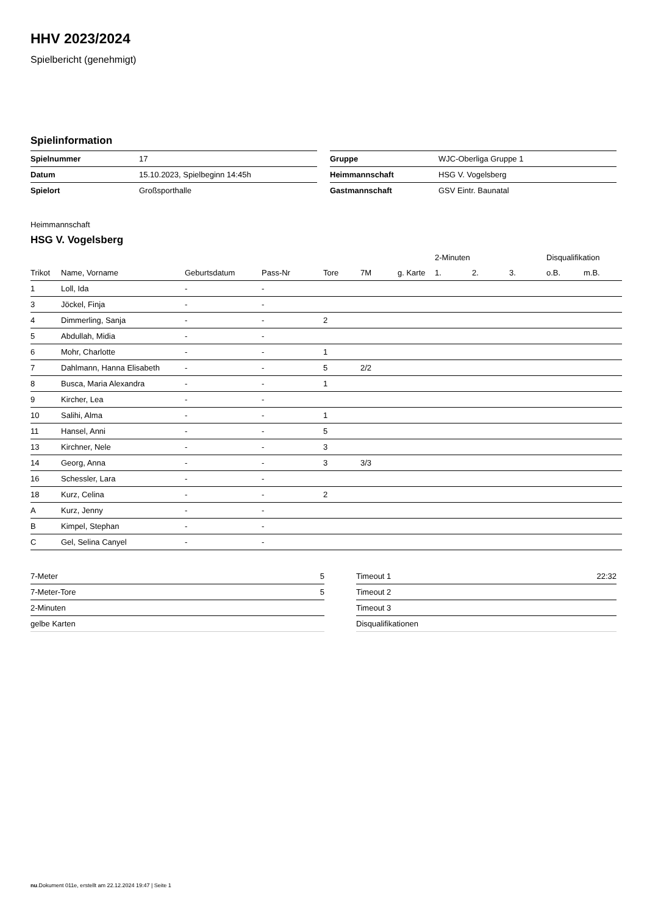HHV 2023/2024
Spielbericht (genehmigt)
Spielinformation
| Spielnummer | 17 |
| Datum | 15.10.2023, Spielbeginn 14:45h |
| Spielort | Großsporthalle |
| Gruppe | WJC-Oberliga Gruppe 1 |
| Heimmannschaft | HSG V. Vogelsberg |
| Gastmannschaft | GSV Eintr. Baunatal |
Heimmannschaft
HSG V. Vogelsberg
| | | | | | | | 2-Minuten | | | Disqualifikation | |
| --- | --- | --- | --- | --- | --- | --- | --- | --- | --- | --- | --- |
| Trikot | Name, Vorname | Geburtsdatum | Pass-Nr | Tore | 7M | g. Karte | 1. | 2. | 3. | o.B. | m.B. |
| 1 | Loll, Ida | - | - | | | | | | | | |
| 3 | Jöckel, Finja | - | - | | | | | | | | |
| 4 | Dimmerling, Sanja | - | - | 2 | | | | | | | |
| 5 | Abdullah, Midia | - | - | | | | | | | | |
| 6 | Mohr, Charlotte | - | - | 1 | | | | | | | |
| 7 | Dahlmann, Hanna Elisabeth | - | - | 5 | 2/2 | | | | | | |
| 8 | Busca, Maria Alexandra | - | - | 1 | | | | | | | |
| 9 | Kircher, Lea | - | - | | | | | | | | |
| 10 | Salihi, Alma | - | - | 1 | | | | | | | |
| 11 | Hansel, Anni | - | - | 5 | | | | | | | |
| 13 | Kirchner, Nele | - | - | 3 | | | | | | | |
| 14 | Georg, Anna | - | - | 3 | 3/3 | | | | | | |
| 16 | Schessler, Lara | - | - | | | | | | | | |
| 18 | Kurz, Celina | - | - | 2 | | | | | | | |
| A | Kurz, Jenny | - | - | | | | | | | | |
| B | Kimpel, Stephan | - | - | | | | | | | | |
| C | Gel, Selina Canyel | - | - | | | | | | | | |
| 7-Meter | 5 |
| 7-Meter-Tore | 5 |
| 2-Minuten | |
| gelbe Karten | |
| Timeout 1 | 22:32 |
| Timeout 2 | |
| Timeout 3 | |
| Disqualifikationen | |
nu.Dokument 011e, erstellt am 22.12.2024 19:47 | Seite 1